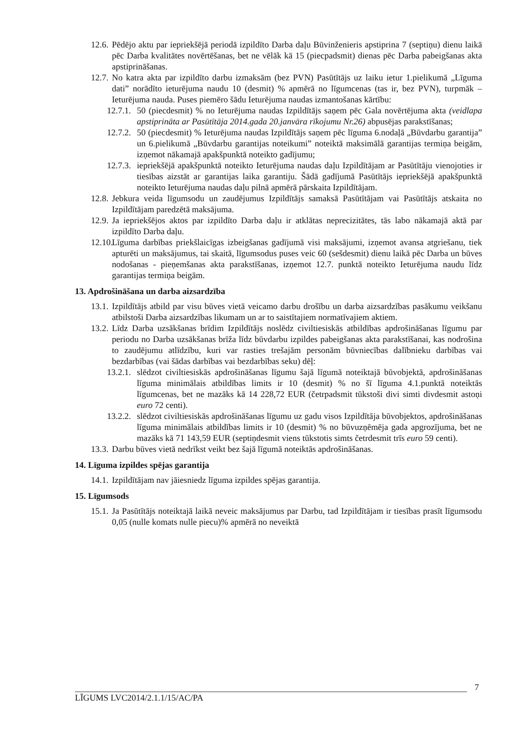12.6.
Pēdējo aktu par iepriekšējā periodā izpildīto Darba daļu Būvinženieris apstiprina 7 (septiņu) dienu laikā pēc Darba kvalitātes novērtēšanas, bet ne vēlāk kā 15 (piecpadsmit) dienas pēc Darba pabeigšanas akta apstiprināšanas.
12.7.
No katra akta par izpildīto darbu izmaksām (bez PVN) Pasūtītājs uz laiku ietur 1.pielikumā „Līguma dati” norādīto ieturējuma naudu 10 (desmit) % apmērā no līgumcenas (tas ir, bez PVN), turpmāk – Ieturējuma nauda. Puses piemēro šādu Ieturējuma naudas izmantošanas kārtību:
12.7.1.
50 (piecdesmit) % no Ieturējuma naudas Izpildītājs saņem pēc Gala novērtējuma akta (veidlapa apstiprināta ar Pasūtītāja 2014.gada 20.janvāra rīkojumu Nr.26) abpusējas parakstīšanas;
12.7.2.
50 (piecdesmit) % Ieturējuma naudas Izpildītājs saņem pēc līguma 6.nodaļā „Būvdarbu garantija” un 6.pielikumā „Būvdarbu garantijas noteikumi” noteiktā maksimālā garantijas termiņa beigām, izņemot nākamajā apakšpunktā noteikto gadījumu;
12.7.3.
iepriekšējā apakšpunktā noteikto Ieturējuma naudas daļu Izpildītājam ar Pasūtītāju vienojoties ir tiesības aizstāt ar garantijas laika garantiju. Šādā gadījumā Pasūtītājs iepriekšējā apakšpunktā noteikto Ieturējuma naudas daļu pilnā apmērā pārskaita Izpildītājam.
12.8.
Jebkura veida līgumsodu un zaudējumus Izpildītājs samaksā Pasūtītājam vai Pasūtītājs atskaita no Izpildītājam paredzētā maksājuma.
12.9.
Ja iepriekšējos aktos par izpildīto Darba daļu ir atklātas neprecizitātes, tās labo nākamajā aktā par izpildīto Darba daļu.
12.10.
Līguma darbības priekšlaicīgas izbeigšanas gadījumā visi maksājumi, izņemot avansa atgriešanu, tiek apturēti un maksājumus, tai skaitā, līgumsodus puses veic 60 (sešdesmit) dienu laikā pēc Darba un būves nodošanas - pieņemšanas akta parakstīšanas, izņemot 12.7. punktā noteikto Ieturējuma naudu līdz garantijas termiņa beigām.
13. Apdrošināšana un darba aizsardzība
13.1.
Izpildītājs atbild par visu būves vietā veicamo darbu drošību un darba aizsardzības pasākumu veikšanu atbilstoši Darba aizsardzības likumam un ar to saistītajiem normatīvajiem aktiem.
13.2.
Līdz Darba uzsākšanas brīdim Izpildītājs noslēdz civiltiesiskās atbildības apdrošināšanas līgumu par periodu no Darba uzsākšanas brīža līdz būvdarbu izpildes pabeigšanas akta parakstīšanai, kas nodrošina to zaudējumu atlīdzību, kuri var rasties trešajām personām būvniecības dalībnieku darbības vai bezdarbības (vai šādas darbības vai bezdarbības seku) dēļ:
13.2.1.
slēdzot civiltiesiskās apdrošināšanas līgumu šajā līgumā noteiktajā būvobjektā, apdrošināšanas līguma minimālais atbildības limits ir 10 (desmit) % no šī līguma 4.1.punktā noteiktās līgumcenas, bet ne mazāks kā 14 228,72 EUR (četrpadsmit tūkstoši divi simti divdesmit astoņi euro 72 centi).
13.2.2.
slēdzot civiltiesiskās apdrošināšanas līgumu uz gadu visos Izpildītāja būvobjektos, apdrošināšanas līguma minimālais atbildības limits ir 10 (desmit) % no būvuzņēmēja gada apgrozījuma, bet ne mazāks kā 71 143,59 EUR (septiņdesmit viens tūkstotis simts četrdesmit trīs euro 59 centi).
13.3.
Darbu būves vietā nedrīkst veikt bez šajā līgumā noteiktās apdrošināšanas.
14. Līguma izpildes spējas garantija
14.1.
Izpildītājam nav jāiesniedz līguma izpildes spējas garantija.
15. Līgumsods
15.1.
Ja Pasūtītājs noteiktajā laikā neveic maksājumus par Darbu, tad Izpildītājam ir tiesības prasīt līgumsodu 0,05 (nulle komats nulle piecu)% apmērā no neveiktā
7
LĪGUMS LVC2014/2.1.1/15/AC/PA